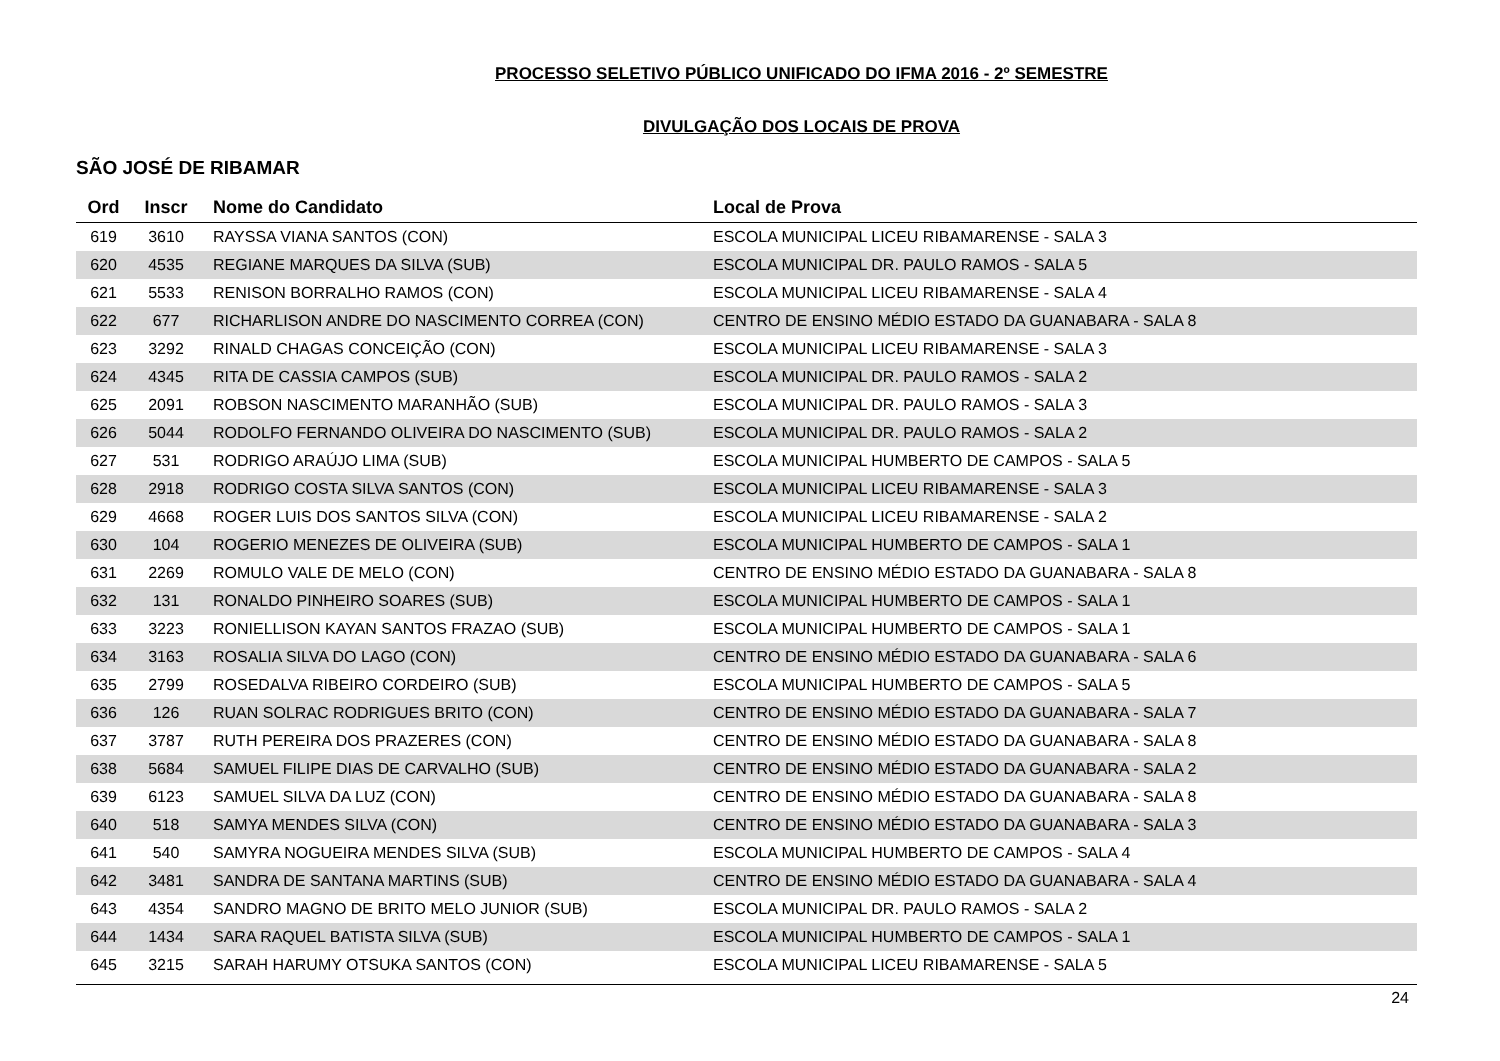PROCESSO SELETIVO PÚBLICO UNIFICADO DO IFMA 2016 - 2º SEMESTRE
DIVULGAÇÃO DOS LOCAIS DE PROVA
SÃO JOSÉ DE RIBAMAR
| Ord | Inscr | Nome do Candidato | Local de Prova |
| --- | --- | --- | --- |
| 619 | 3610 | RAYSSA VIANA SANTOS (CON) | ESCOLA MUNICIPAL LICEU RIBAMARENSE - SALA 3 |
| 620 | 4535 | REGIANE MARQUES DA SILVA (SUB) | ESCOLA MUNICIPAL DR. PAULO RAMOS - SALA 5 |
| 621 | 5533 | RENISON BORRALHO RAMOS (CON) | ESCOLA MUNICIPAL LICEU RIBAMARENSE - SALA 4 |
| 622 | 677 | RICHARLISON ANDRE DO NASCIMENTO CORREA (CON) | CENTRO DE ENSINO MÉDIO ESTADO DA GUANABARA - SALA 8 |
| 623 | 3292 | RINALD CHAGAS CONCEIÇÃO (CON) | ESCOLA MUNICIPAL LICEU RIBAMARENSE - SALA 3 |
| 624 | 4345 | RITA DE CASSIA CAMPOS (SUB) | ESCOLA MUNICIPAL DR. PAULO RAMOS - SALA 2 |
| 625 | 2091 | ROBSON NASCIMENTO MARANHÃO (SUB) | ESCOLA MUNICIPAL DR. PAULO RAMOS - SALA 3 |
| 626 | 5044 | RODOLFO FERNANDO OLIVEIRA DO NASCIMENTO (SUB) | ESCOLA MUNICIPAL DR. PAULO RAMOS - SALA 2 |
| 627 | 531 | RODRIGO ARAÚJO LIMA (SUB) | ESCOLA MUNICIPAL HUMBERTO DE CAMPOS - SALA 5 |
| 628 | 2918 | RODRIGO COSTA SILVA SANTOS (CON) | ESCOLA MUNICIPAL LICEU RIBAMARENSE - SALA 3 |
| 629 | 4668 | ROGER LUIS DOS SANTOS SILVA (CON) | ESCOLA MUNICIPAL LICEU RIBAMARENSE - SALA 2 |
| 630 | 104 | ROGERIO MENEZES DE OLIVEIRA (SUB) | ESCOLA MUNICIPAL HUMBERTO DE CAMPOS - SALA 1 |
| 631 | 2269 | ROMULO VALE DE MELO (CON) | CENTRO DE ENSINO MÉDIO ESTADO DA GUANABARA - SALA 8 |
| 632 | 131 | RONALDO PINHEIRO SOARES (SUB) | ESCOLA MUNICIPAL HUMBERTO DE CAMPOS - SALA 1 |
| 633 | 3223 | RONIELLISON KAYAN SANTOS FRAZAO (SUB) | ESCOLA MUNICIPAL HUMBERTO DE CAMPOS - SALA 1 |
| 634 | 3163 | ROSALIA SILVA DO LAGO (CON) | CENTRO DE ENSINO MÉDIO ESTADO DA GUANABARA - SALA 6 |
| 635 | 2799 | ROSEDALVA RIBEIRO CORDEIRO (SUB) | ESCOLA MUNICIPAL HUMBERTO DE CAMPOS - SALA 5 |
| 636 | 126 | RUAN SOLRAC RODRIGUES BRITO (CON) | CENTRO DE ENSINO MÉDIO ESTADO DA GUANABARA - SALA 7 |
| 637 | 3787 | RUTH PEREIRA DOS PRAZERES (CON) | CENTRO DE ENSINO MÉDIO ESTADO DA GUANABARA - SALA 8 |
| 638 | 5684 | SAMUEL FILIPE DIAS DE CARVALHO (SUB) | CENTRO DE ENSINO MÉDIO ESTADO DA GUANABARA - SALA 2 |
| 639 | 6123 | SAMUEL SILVA DA LUZ (CON) | CENTRO DE ENSINO MÉDIO ESTADO DA GUANABARA - SALA 8 |
| 640 | 518 | SAMYA MENDES SILVA (CON) | CENTRO DE ENSINO MÉDIO ESTADO DA GUANABARA - SALA 3 |
| 641 | 540 | SAMYRA NOGUEIRA MENDES SILVA (SUB) | ESCOLA MUNICIPAL HUMBERTO DE CAMPOS - SALA 4 |
| 642 | 3481 | SANDRA DE SANTANA MARTINS (SUB) | CENTRO DE ENSINO MÉDIO ESTADO DA GUANABARA - SALA 4 |
| 643 | 4354 | SANDRO MAGNO DE BRITO MELO JUNIOR (SUB) | ESCOLA MUNICIPAL DR. PAULO RAMOS - SALA 2 |
| 644 | 1434 | SARA RAQUEL BATISTA SILVA (SUB) | ESCOLA MUNICIPAL HUMBERTO DE CAMPOS - SALA 1 |
| 645 | 3215 | SARAH HARUMY OTSUKA SANTOS (CON) | ESCOLA MUNICIPAL LICEU RIBAMARENSE - SALA 5 |
24